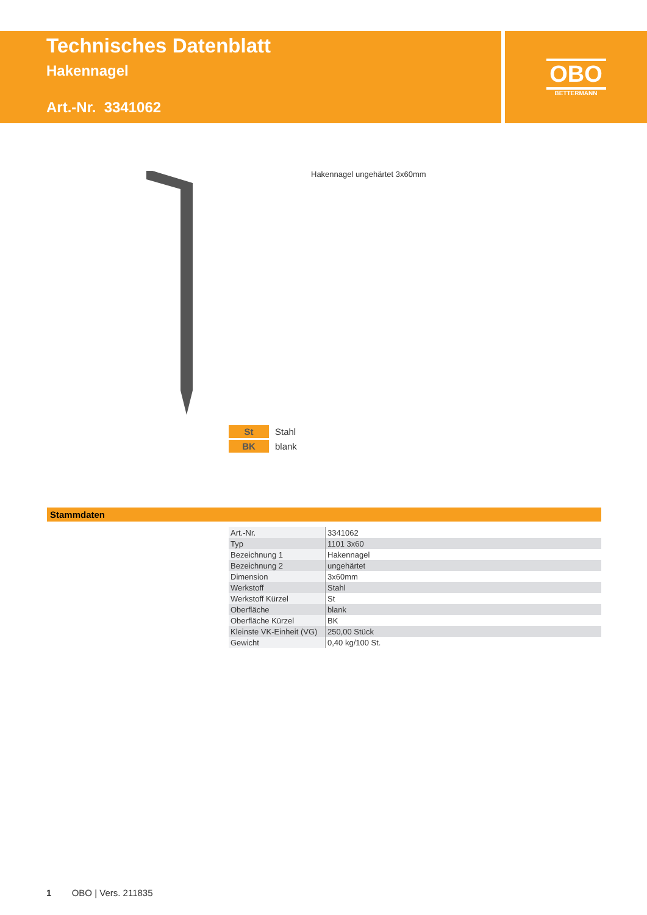Technisches Datenblatt
Hakennagel
Art.-Nr. 3341062
OBO
BETTERMANN
Hakennagel ungehärtet 3x60mm
St Stahl
BK blank
Stammdaten
| Art.-Nr. | 3341062 |
| Typ | 1101 3x60 |
| Bezeichnung 1 | Hakennagel |
| Bezeichnung 2 | ungehärtet |
| Dimension | 3x60mm |
| Werkstoff | Stahl |
| Werkstoff Kürzel | St |
| Oberfläche | blank |
| Oberfläche Kürzel | BK |
| Kleinste VK-Einheit (VG) | 250,00 Stück |
| Gewicht | 0,40 kg/100 St. |
1 OBO | Vers. 211835